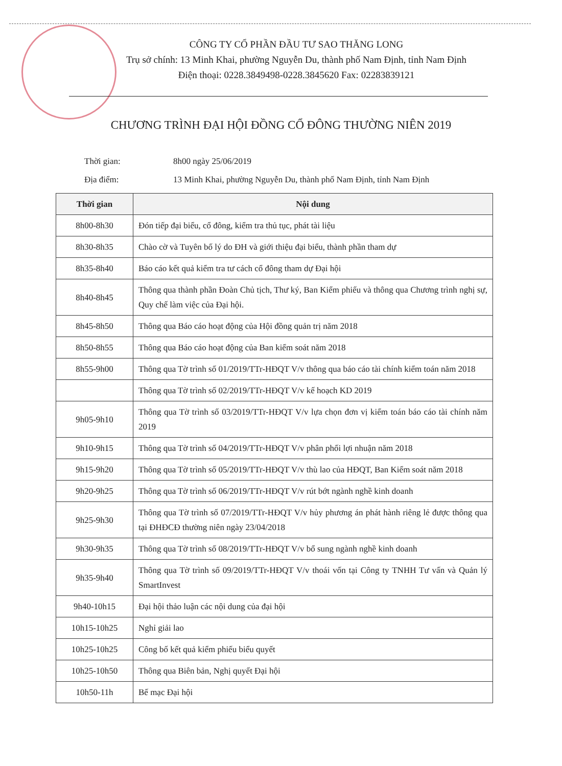CÔNG TY CỔ PHẦN ĐẦU TƯ SAO THĂNG LONG
Trụ sở chính: 13 Minh Khai, phường Nguyễn Du, thành phố Nam Định, tỉnh Nam Định
Điện thoại: 0228.3849498-0228.3845620 Fax: 02283839121
CHƯƠNG TRÌNH ĐẠI HỘI ĐỒNG CỔ ĐÔNG THƯỜNG NIÊN 2019
Thời gian: 8h00 ngày 25/06/2019
Địa điểm: 13 Minh Khai, phường Nguyễn Du, thành phố Nam Định, tỉnh Nam Định
| Thời gian | Nội dung |
| --- | --- |
| 8h00-8h30 | Đón tiếp đại biểu, cổ đông, kiểm tra thủ tục, phát tài liệu |
| 8h30-8h35 | Chào cờ và Tuyên bố lý do ĐH và giới thiệu đại biểu, thành phần tham dự |
| 8h35-8h40 | Báo cáo kết quả kiểm tra tư cách cổ đông tham dự Đại hội |
| 8h40-8h45 | Thông qua thành phần Đoàn Chủ tịch, Thư ký, Ban Kiểm phiếu và thông qua Chương trình nghị sự, Quy chế làm việc của Đại hội. |
| 8h45-8h50 | Thông qua Báo cáo hoạt động của Hội đồng quản trị năm 2018 |
| 8h50-8h55 | Thông qua Báo cáo hoạt động của Ban kiểm soát năm 2018 |
| 8h55-9h00 | Thông qua Tờ trình số 01/2019/TTr-HĐQT V/v thông qua báo cáo tài chính kiểm toán năm 2018 |
| | Thông qua Tờ trình số 02/2019/TTr-HĐQT V/v kế hoạch KD 2019 |
| 9h05-9h10 | Thông qua Tờ trình số 03/2019/TTr-HĐQT V/v lựa chọn đơn vị kiểm toán báo cáo tài chính năm 2019 |
| 9h10-9h15 | Thông qua Tờ trình số 04/2019/TTr-HĐQT V/v phân phối lợi nhuận năm 2018 |
| 9h15-9h20 | Thông qua Tờ trình số 05/2019/TTr-HĐQT V/v thù lao của HĐQT, Ban Kiểm soát năm 2018 |
| 9h20-9h25 | Thông qua Tờ trình số 06/2019/TTr-HĐQT V/v rút bớt ngành nghề kinh doanh |
| 9h25-9h30 | Thông qua Tờ trình số 07/2019/TTr-HĐQT V/v hủy phương án phát hành riêng lẻ được thông qua tại ĐHĐCĐ thường niên ngày 23/04/2018 |
| 9h30-9h35 | Thông qua Tờ trình số 08/2019/TTr-HĐQT V/v bổ sung ngành nghề kinh doanh |
| 9h35-9h40 | Thông qua Tờ trình số 09/2019/TTr-HĐQT V/v thoái vốn tại Công ty TNHH Tư vấn và Quản lý SmartInvest |
| 9h40-10h15 | Đại hội thảo luận các nội dung của đại hội |
| 10h15-10h25 | Nghỉ giải lao |
| 10h25-10h25 | Công bố kết quả kiểm phiếu biểu quyết |
| 10h25-10h50 | Thông qua Biên bản, Nghị quyết Đại hội |
| 10h50-11h | Bế mạc Đại hội |